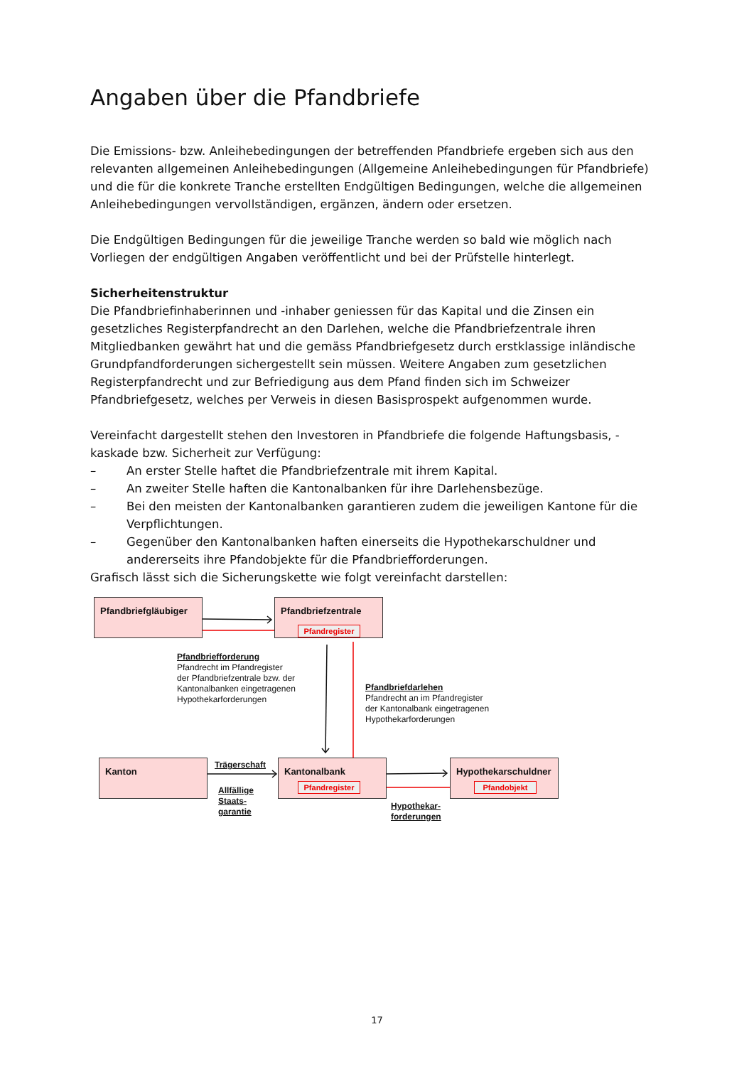Angaben über die Pfandbriefe
Die Emissions- bzw. Anleihebedingungen der betreffenden Pfandbriefe ergeben sich aus den relevanten allgemeinen Anleihebedingungen (Allgemeine Anleihebedingungen für Pfandbriefe) und die für die konkrete Tranche erstellten Endgültigen Bedingungen, welche die allgemeinen Anleihebedingungen vervollständigen, ergänzen, ändern oder ersetzen.
Die Endgültigen Bedingungen für die jeweilige Tranche werden so bald wie möglich nach Vorliegen der endgültigen Angaben veröffentlicht und bei der Prüfstelle hinterlegt.
Sicherheitenstruktur
Die Pfandbriefinhaberinnen und -inhaber geniessen für das Kapital und die Zinsen ein gesetzliches Registerpfandrecht an den Darlehen, welche die Pfandbriefzentrale ihren Mitgliedbanken gewährt hat und die gemäss Pfandbriefgesetz durch erstklassige inländische Grundpfandforderungen sichergestellt sein müssen. Weitere Angaben zum gesetzlichen Registerpfandrecht und zur Befriedigung aus dem Pfand finden sich im Schweizer Pfandbriefgesetz, welches per Verweis in diesen Basisprospekt aufgenommen wurde.
Vereinfacht dargestellt stehen den Investoren in Pfandbriefe die folgende Haftungsbasis, -kaskade bzw. Sicherheit zur Verfügung:
– An erster Stelle haftet die Pfandbriefzentrale mit ihrem Kapital.
– An zweiter Stelle haften die Kantonalbanken für ihre Darlehensbezüge.
– Bei den meisten der Kantonalbanken garantieren zudem die jeweiligen Kantone für die Verpflichtungen.
– Gegenüber den Kantonalbanken haften einerseits die Hypothekarschuldner und andererseits ihre Pfandobjekte für die Pfandbriefforderungen.
Grafisch lässt sich die Sicherungskette wie folgt vereinfacht darstellen:
Pfandbriefgläubiger Pfandbriefzentrale
Pfandregister
Pfandbriefforderung
Pfandrecht im Pfandregister
der Pfandbriefzentrale bzw. der
Kantonalbanken eingetragenen
Hypothekarforderungen
Pfandbriefdarlehen
Pfandrecht an im Pfandregister
der Kantonalbank eingetragenen
Hypothekarforderungen
Kanton Trägerschaft
Allfällige
Staats-
garantie
Kantonalbank
Pfandregister
Hypothekarschuldner
Pfandobjekt
Hypothekar-
forderungen
17